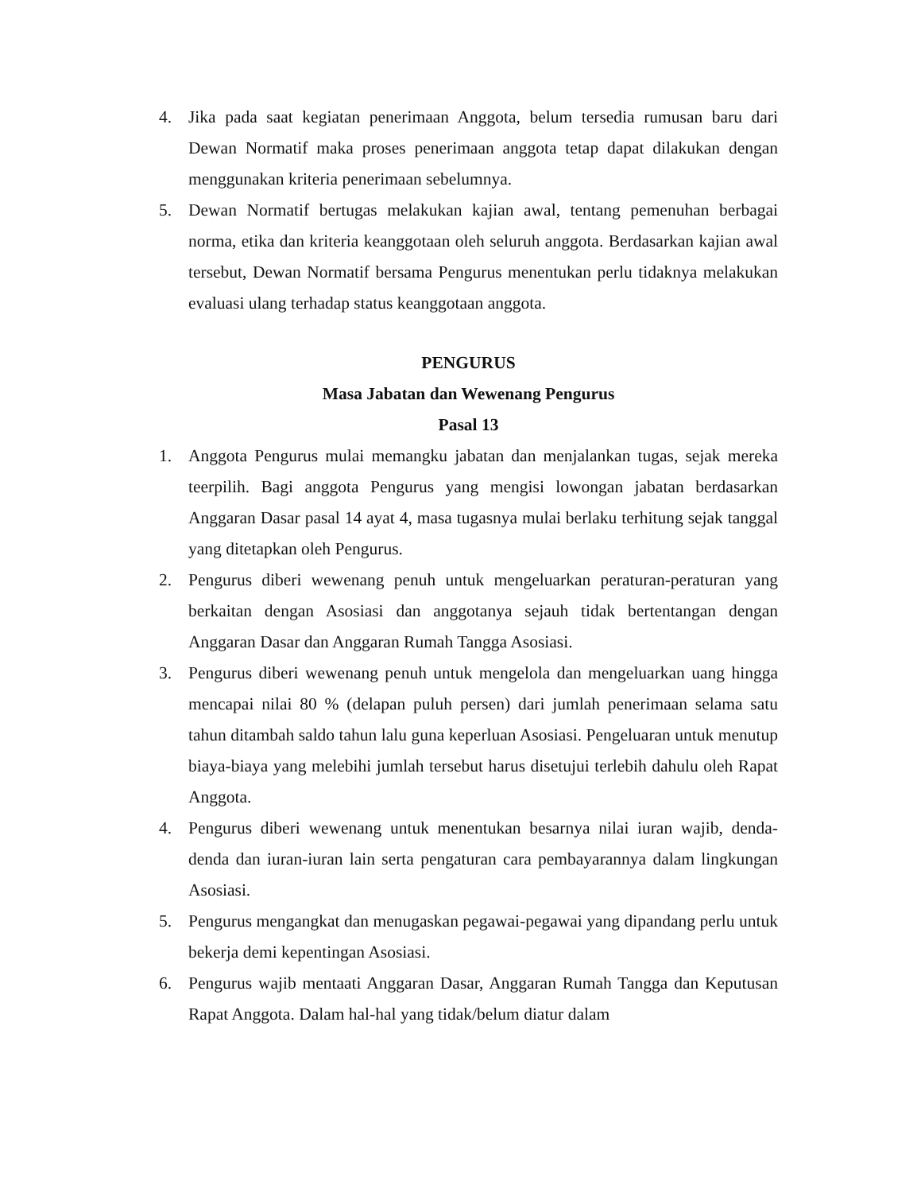4. Jika pada saat kegiatan penerimaan Anggota, belum tersedia rumusan baru dari Dewan Normatif maka proses penerimaan anggota tetap dapat dilakukan dengan menggunakan kriteria penerimaan sebelumnya.
5. Dewan Normatif bertugas melakukan kajian awal, tentang pemenuhan berbagai norma, etika dan kriteria keanggotaan oleh seluruh anggota. Berdasarkan kajian awal tersebut, Dewan Normatif bersama Pengurus menentukan perlu tidaknya melakukan evaluasi ulang terhadap status keanggotaan anggota.
PENGURUS
Masa Jabatan dan Wewenang Pengurus
Pasal 13
1. Anggota Pengurus mulai memangku jabatan dan menjalankan tugas, sejak mereka teerpilih. Bagi anggota Pengurus yang mengisi lowongan jabatan berdasarkan Anggaran Dasar pasal 14 ayat 4, masa tugasnya mulai berlaku terhitung sejak tanggal yang ditetapkan oleh Pengurus.
2. Pengurus diberi wewenang penuh untuk mengeluarkan peraturan-peraturan yang berkaitan dengan Asosiasi dan anggotanya sejauh tidak bertentangan dengan Anggaran Dasar dan Anggaran Rumah Tangga Asosiasi.
3. Pengurus diberi wewenang penuh untuk mengelola dan mengeluarkan uang hingga mencapai nilai 80 % (delapan puluh persen) dari jumlah penerimaan selama satu tahun ditambah saldo tahun lalu guna keperluan Asosiasi. Pengeluaran untuk menutup biaya-biaya yang melebihi jumlah tersebut harus disetujui terlebih dahulu oleh Rapat Anggota.
4. Pengurus diberi wewenang untuk menentukan besarnya nilai iuran wajib, denda-denda dan iuran-iuran lain serta pengaturan cara pembayarannya dalam lingkungan Asosiasi.
5. Pengurus mengangkat dan menugaskan pegawai-pegawai yang dipandang perlu untuk bekerja demi kepentingan Asosiasi.
6. Pengurus wajib mentaati Anggaran Dasar, Anggaran Rumah Tangga dan Keputusan Rapat Anggota. Dalam hal-hal yang tidak/belum diatur dalam